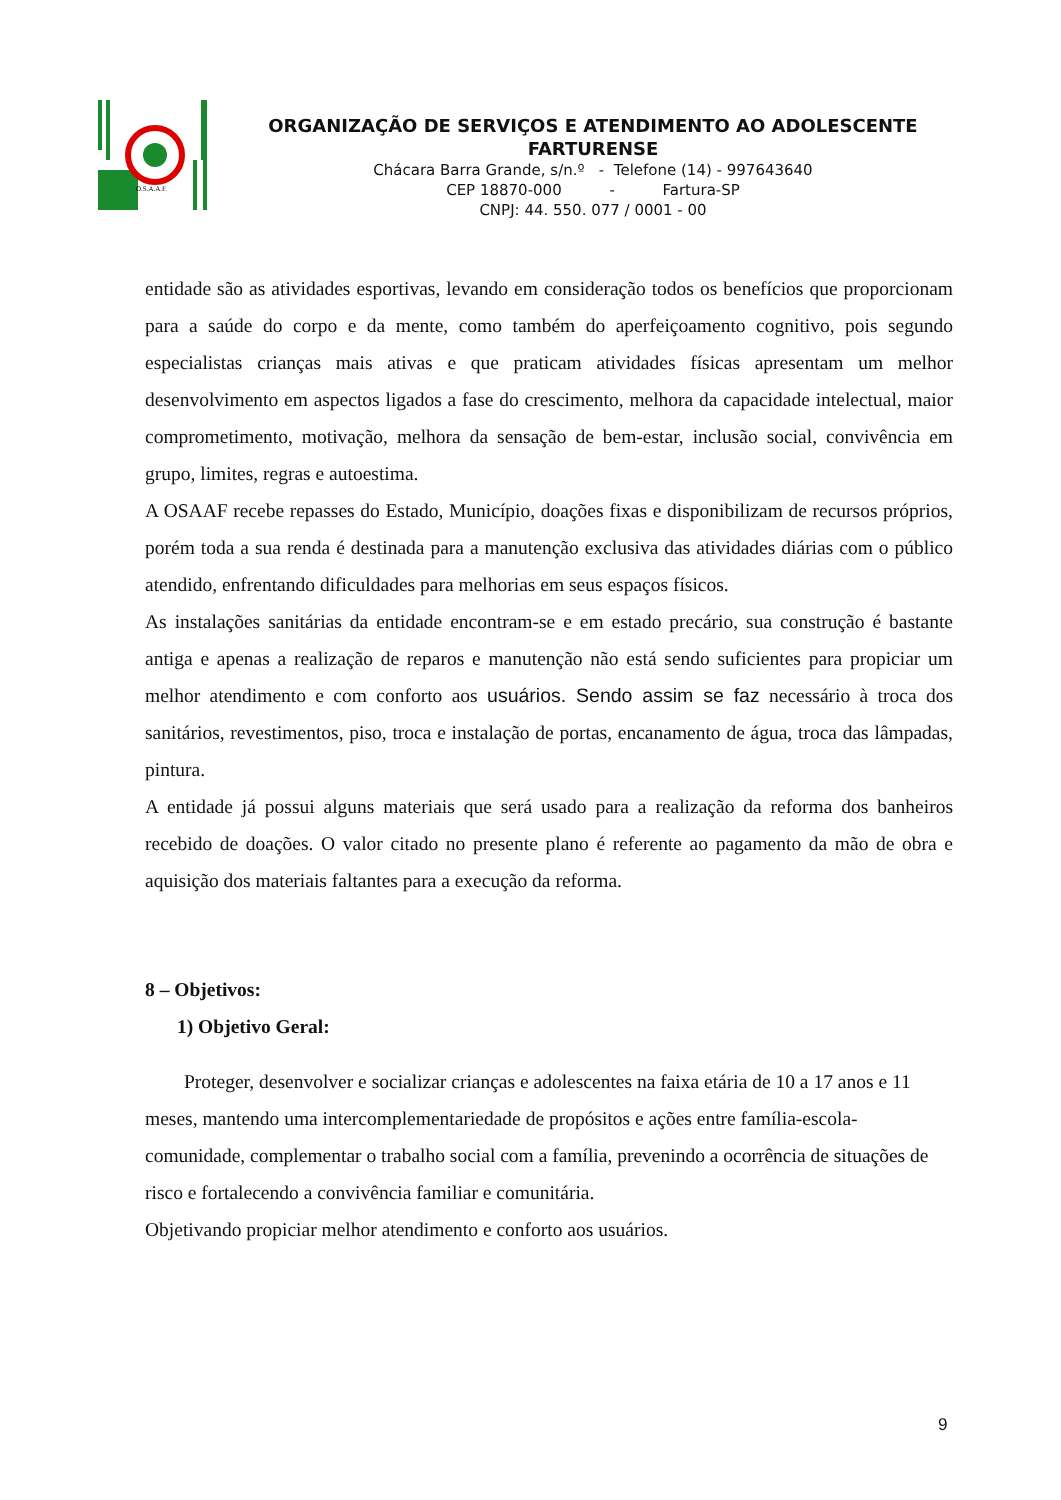O.S.A.A.F.
ORGANIZAÇÃO DE SERVIÇOS E ATENDIMENTO AO ADOLESCENTE FARTURENSE
Chácara Barra Grande, s/n.º - Telefone (14) - 997643640
CEP 18870-000 - Fartura-SP
CNPJ: 44. 550. 077 / 0001 - 00
entidade são as atividades esportivas, levando em consideração todos os benefícios que proporcionam para a saúde do corpo e da mente, como também do aperfeiçoamento cognitivo, pois segundo especialistas crianças mais ativas e que praticam atividades físicas apresentam um melhor desenvolvimento em aspectos ligados a fase do crescimento, melhora da capacidade intelectual, maior comprometimento, motivação, melhora da sensação de bem-estar, inclusão social, convivência em grupo, limites, regras e autoestima.
A OSAAF recebe repasses do Estado, Município, doações fixas e disponibilizam de recursos próprios, porém toda a sua renda é destinada para a manutenção exclusiva das atividades diárias com o público atendido, enfrentando dificuldades para melhorias em seus espaços físicos.
As instalações sanitárias da entidade encontram-se e em estado precário, sua construção é bastante antiga e apenas a realização de reparos e manutenção não está sendo suficientes para propiciar um melhor atendimento e com conforto aos usuários. Sendo assim se faz necessário à troca dos sanitários, revestimentos, piso, troca e instalação de portas, encanamento de água, troca das lâmpadas, pintura.
A entidade já possui alguns materiais que será usado para a realização da reforma dos banheiros recebido de doações. O valor citado no presente plano é referente ao pagamento da mão de obra e aquisição dos materiais faltantes para a execução da reforma.
8 – Objetivos:
1) Objetivo Geral:
Proteger, desenvolver e socializar crianças e adolescentes na faixa etária de 10 a 17 anos e 11 meses, mantendo uma intercomplementariedade de propósitos e ações entre família-escola-comunidade, complementar o trabalho social com a família, prevenindo a ocorrência de situações de risco e fortalecendo a convivência familiar e comunitária.
Objetivando propiciar melhor atendimento e conforto aos usuários.
9